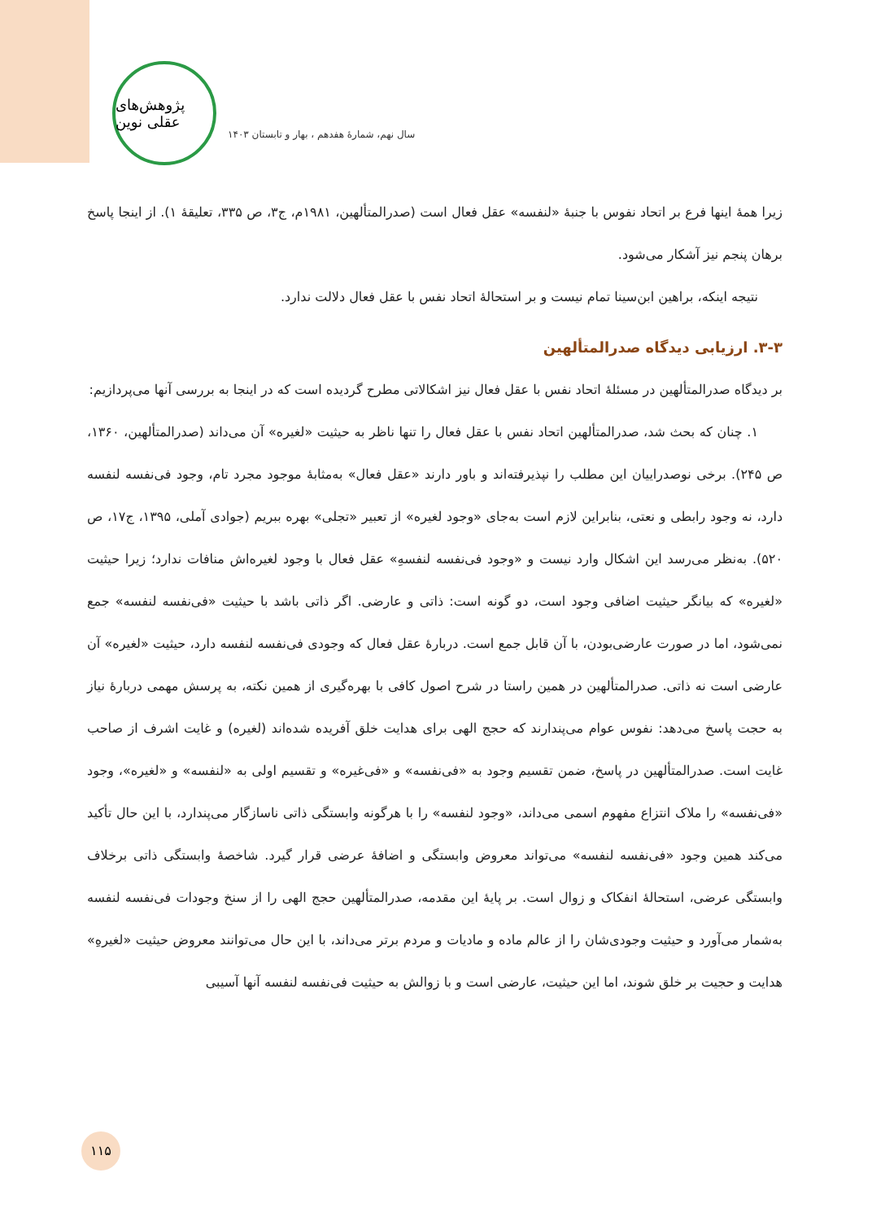پژوهش‌های عقلی نوین
سال نهم، شمارۀ هفدهم ، بهار و تابستان ۱۴۰۳
زیرا همهٔ اینها فرع بر اتحاد نفوس با جنبهٔ «لنفسه» عقل فعال است (صدرالمتألهین، ۱۹۸۱م، ج۳، ص ۳۳۵، تعلیقهٔ ۱). از اینجا پاسخ برهان پنجم نیز آشکار می‌شود.
نتیجه اینکه، براهین ابن‌سینا تمام نیست و بر استحالهٔ اتحاد نفس با عقل فعال دلالت ندارد.
۳-۳. ارزیابی دیدگاه صدرالمتألهین
بر دیدگاه صدرالمتألهین در مسئلهٔ اتحاد نفس با عقل فعال نیز اشکالاتی مطرح گردیده است که در اینجا به بررسی آنها می‌پردازیم:
۱. چنان که بحث شد، صدرالمتألهین اتحاد نفس با عقل فعال را تنها ناظر به حیثیت «لغیره» آن می‌داند (صدرالمتألهین، ۱۳۶۰، ص ۲۴۵). برخی نوصدراییان این مطلب را نپذیرفته‌اند و باور دارند «عقل فعال» به‌مثابهٔ موجود مجرد تام، وجود فی‌نفسه لنفسه دارد، نه وجود رابطی و نعتی، بنابراین لازم است به‌جای «وجود لغیره» از تعبیر «تجلی» بهره ببریم (جوادی آملی، ۱۳۹۵، ج۱۷، ص ۵۲۰). به‌نظر می‌رسد این اشکال وارد نیست و «وجود فی‌نفسه لنفسهِ» عقل فعال با وجود لغیره‌اش منافات ندارد؛ زیرا حیثیت «لغیره» که بیانگر حیثیت اضافی وجود است، دو گونه است: ذاتی و عارضی. اگر ذاتی باشد با حیثیت «فی‌نفسه لنفسه» جمع نمی‌شود، اما در صورت عارضی‌بودن، با آن قابل جمع است. دربارهٔ عقل فعال که وجودی فی‌نفسه لنفسه دارد، حیثیت «لغیره» آن عارضی است نه ذاتی. صدرالمتألهین در همین راستا در شرح اصول کافی با بهره‌گیری از همین نکته، به پرسش مهمی دربارهٔ نیاز به حجت پاسخ می‌دهد: نفوس عوام می‌پندارند که حجج الهی برای هدایت خلق آفریده شده‌اند (لغیره) و غایت اشرف از صاحب غایت است. صدرالمتألهین در پاسخ، ضمن تقسیم وجود به «فی‌نفسه» و «فی‌غیره» و تقسیم اولی به «لنفسه» و «لغیره»، وجود «فی‌نفسه» را ملاک انتزاع مفهوم اسمی می‌داند، «وجود لنفسه» را با هرگونه وابستگی ذاتی ناسازگار می‌پندارد، با این حال تأکید می‌کند همین وجود «فی‌نفسه لنفسه» می‌تواند معروض وابستگی و اضافهٔ عرضی قرار گیرد. شاخصهٔ وابستگی ذاتی برخلاف وابستگی عرضی، استحالهٔ انفکاک و زوال است. بر پایهٔ این مقدمه، صدرالمتألهین حجج الهی را از سنخ وجودات فی‌نفسه لنفسه به‌شمار می‌آورد و حیثیت وجودی‌شان را از عالم ماده و مادیات و مردم برتر می‌داند، با این حال می‌توانند معروض حیثیت «لغیرهِ» هدایت و حجیت بر خلق شوند، اما این حیثیت، عارضی است و با زوالش به حیثیت فی‌نفسه لنفسه آنها آسیبی
۱۱۵